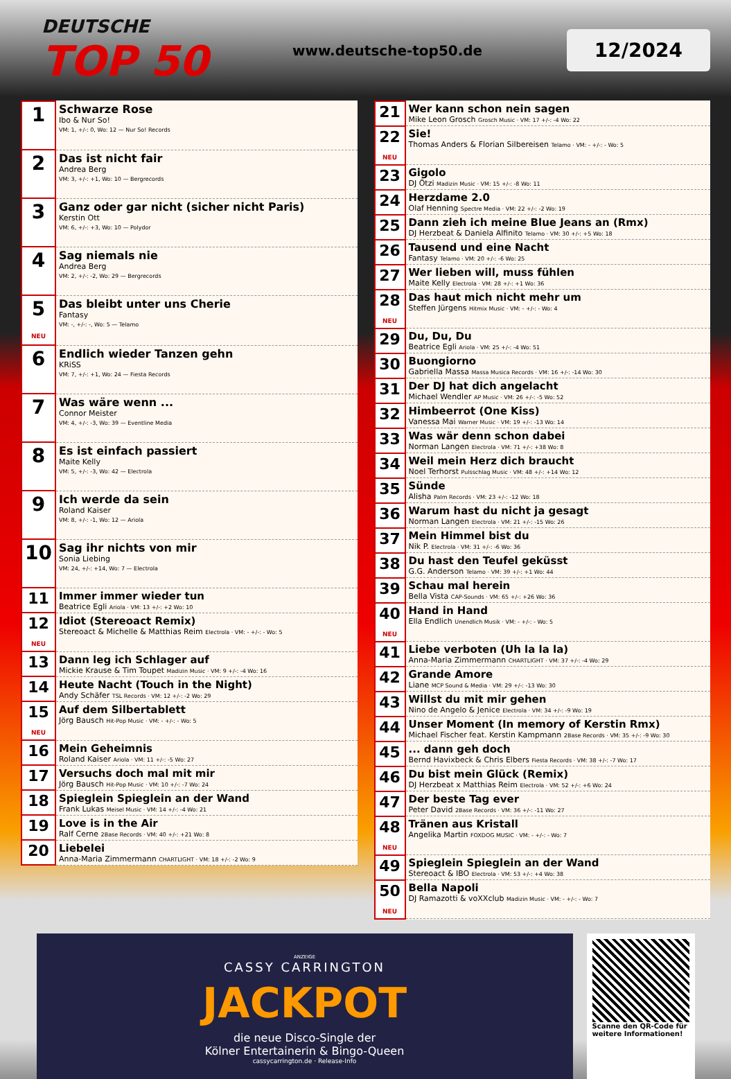DEUTSCHE
TOP 50
www.deutsche-top50.de
12/2024
| 1 | Schwarze Rose Ibo & Nur So! VM: 1, +/-: 0, Wo: 12 — Nur So! Records |
| 2 | Das ist nicht fair Andrea Berg VM: 3, +/-: +1, Wo: 10 — Bergrecords |
| 3 | Ganz oder gar nicht (sicher nicht Paris) Kerstin Ott VM: 6, +/-: +3, Wo: 10 — Polydor |
| 4 | Sag niemals nie Andrea Berg VM: 2, +/-: -2, Wo: 29 — Bergrecords |
| 5 NEU | Das bleibt unter uns Cherie Fantasy VM: -, +/-: -, Wo: 5 — Telamo |
| 6 | Endlich wieder Tanzen gehn KRiSS VM: 7, +/-: +1, Wo: 24 — Fiesta Records |
| 7 | Was wäre wenn ... Connor Meister VM: 4, +/-: -3, Wo: 39 — Eventline Media |
| 8 | Es ist einfach passiert Maite Kelly VM: 5, +/-: -3, Wo: 42 — Electrola |
| 9 | Ich werde da sein Roland Kaiser VM: 8, +/-: -1, Wo: 12 — Ariola |
| 10 | Sag ihr nichts von mir Sonia Liebing VM: 24, +/-: +14, Wo: 7 — Electrola |
| 11 | Immer immer wieder tun Beatrice Egli Ariola · VM: 13 +/-: +2 Wo: 10 |
| 12 NEU | Idiot (Stereoact Remix) Stereoact & Michelle & Matthias Reim Electrola · VM: - +/-: - Wo: 5 |
| 13 | Dann leg ich Schlager auf Mickie Krause & Tim Toupet Madizin Music · VM: 9 +/-: -4 Wo: 16 |
| 14 | Heute Nacht (Touch in the Night) Andy Schäfer TSL Records · VM: 12 +/-: -2 Wo: 29 |
| 15 NEU | Auf dem Silbertablett Jörg Bausch Hit-Pop Music · VM: - +/-: - Wo: 5 |
| 16 | Mein Geheimnis Roland Kaiser Ariola · VM: 11 +/-: -5 Wo: 27 |
| 17 | Versuchs doch mal mit mir Jörg Bausch Hit-Pop Music · VM: 10 +/-: -7 Wo: 24 |
| 18 | Spieglein Spieglein an der Wand Frank Lukas Meisel Music · VM: 14 +/-: -4 Wo: 21 |
| 19 | Love is in the Air Ralf Cerne 2Base Records · VM: 40 +/-: +21 Wo: 8 |
| 20 | Liebelei Anna-Maria Zimmermann CHARTLIGHT · VM: 18 +/-: -2 Wo: 9 |
| 21 | Wer kann schon nein sagen Mike Leon Grosch Grosch Music · VM: 17 +/-: -4 Wo: 22 |
| 22 NEU | Sie! Thomas Anders & Florian Silbereisen Telamo · VM: - +/-: - Wo: 5 |
| 23 | Gigolo DJ Ötzi Madizin Music · VM: 15 +/-: -8 Wo: 11 |
| 24 | Herzdame 2.0 Olaf Henning Spectre Media · VM: 22 +/-: -2 Wo: 19 |
| 25 | Dann zieh ich meine Blue Jeans an (Rmx) DJ Herzbeat & Daniela Alfinito Telamo · VM: 30 +/-: +5 Wo: 18 |
| 26 | Tausend und eine Nacht Fantasy Telamo · VM: 20 +/-: -6 Wo: 25 |
| 27 | Wer lieben will, muss fühlen Maite Kelly Electrola · VM: 28 +/-: +1 Wo: 36 |
| 28 NEU | Das haut mich nicht mehr um Steffen Jürgens Hitmix Music · VM: - +/-: - Wo: 4 |
| 29 | Du, Du, Du Beatrice Egli Ariola · VM: 25 +/-: -4 Wo: 51 |
| 30 | Buongiorno Gabriella Massa Massa Musica Records · VM: 16 +/-: -14 Wo: 30 |
| 31 | Der DJ hat dich angelacht Michael Wendler AP Music · VM: 26 +/-: -5 Wo: 52 |
| 32 | Himbeerrot (One Kiss) Vanessa Mai Warner Music · VM: 19 +/-: -13 Wo: 14 |
| 33 | Was wär denn schon dabei Norman Langen Electrola · VM: 71 +/-: +38 Wo: 8 |
| 34 | Weil mein Herz dich braucht Noel Terhorst Pulsschlag Music · VM: 48 +/-: +14 Wo: 12 |
| 35 | Sünde Alisha Palm Records · VM: 23 +/-: -12 Wo: 18 |
| 36 | Warum hast du nicht ja gesagt Norman Langen Electrola · VM: 21 +/-: -15 Wo: 26 |
| 37 | Mein Himmel bist du Nik P. Electrola · VM: 31 +/-: -6 Wo: 36 |
| 38 | Du hast den Teufel geküsst G.G. Anderson Telamo · VM: 39 +/-: +1 Wo: 44 |
| 39 | Schau mal herein Bella Vista CAP-Sounds · VM: 65 +/-: +26 Wo: 36 |
| 40 NEU | Hand in Hand Ella Endlich Unendlich Musik · VM: - +/-: - Wo: 5 |
| 41 | Liebe verboten (Uh la la la) Anna-Maria Zimmermann CHARTLIGHT · VM: 37 +/-: -4 Wo: 29 |
| 42 | Grande Amore Liane MCP Sound & Media · VM: 29 +/-: -13 Wo: 30 |
| 43 | Willst du mit mir gehen Nino de Angelo & Jenice Electrola · VM: 34 +/-: -9 Wo: 19 |
| 44 | Unser Moment (In memory of Kerstin Rmx) Michael Fischer feat. Kerstin Kampmann 2Base Records · VM: 35 +/-: -9 Wo: 30 |
| 45 | ... dann geh doch Bernd Havixbeck & Chris Elbers Fiesta Records · VM: 38 +/-: -7 Wo: 17 |
| 46 | Du bist mein Glück (Remix) DJ Herzbeat x Matthias Reim Electrola · VM: 52 +/-: +6 Wo: 24 |
| 47 | Der beste Tag ever Peter David 2Base Records · VM: 36 +/-: -11 Wo: 27 |
| 48 NEU | Tränen aus Kristall Angelika Martin FOXDOG MUSIC · VM: - +/-: - Wo: 7 |
| 49 | Spieglein Spieglein an der Wand Stereoact & IBO Electrola · VM: 53 +/-: +4 Wo: 38 |
| 50 NEU | Bella Napoli DJ Ramazotti & voXXclub Madizin Music · VM: - +/-: - Wo: 7 |
ANZEIGE
CASSY CARRINGTON
JACKPOT
die neue Disco-Single der
Kölner Entertainerin & Bingo-Queen
cassycarrington.de · Release-Info
Scanne den QR-Code für weitere Informationen!